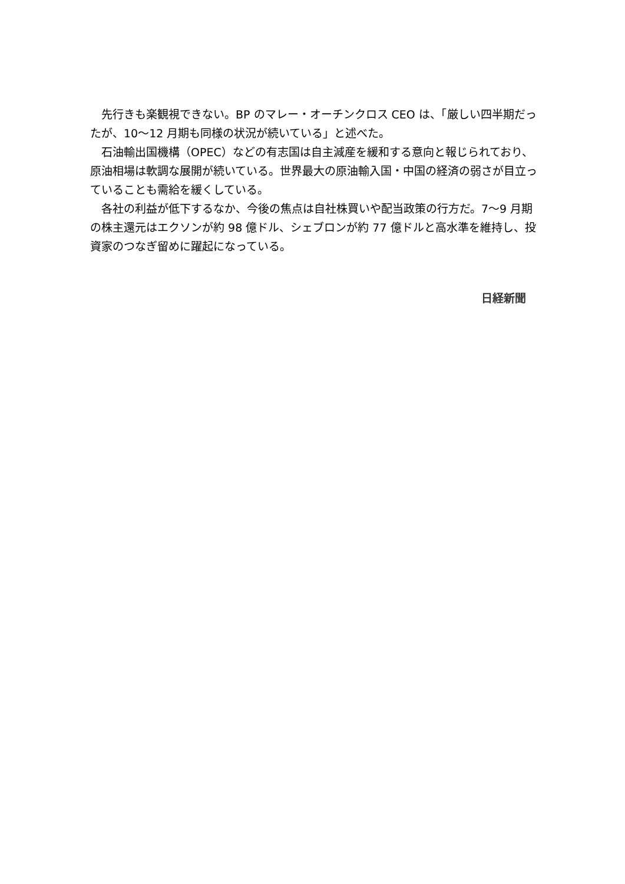先行きも楽観視できない。BP のマレー・オーチンクロス CEO は、「厳しい四半期だったが、10～12 月期も同様の状況が続いている」と述べた。
石油輸出国機構（OPEC）などの有志国は自主減産を緩和する意向と報じられており、原油相場は軟調な展開が続いている。世界最大の原油輸入国・中国の経済の弱さが目立っていることも需給を緩くしている。
各社の利益が低下するなか、今後の焦点は自社株買いや配当政策の行方だ。7～9 月期の株主還元はエクソンが約 98 億ドル、シェブロンが約 77 億ドルと高水準を維持し、投資家のつなぎ留めに躍起になっている。
日経新聞